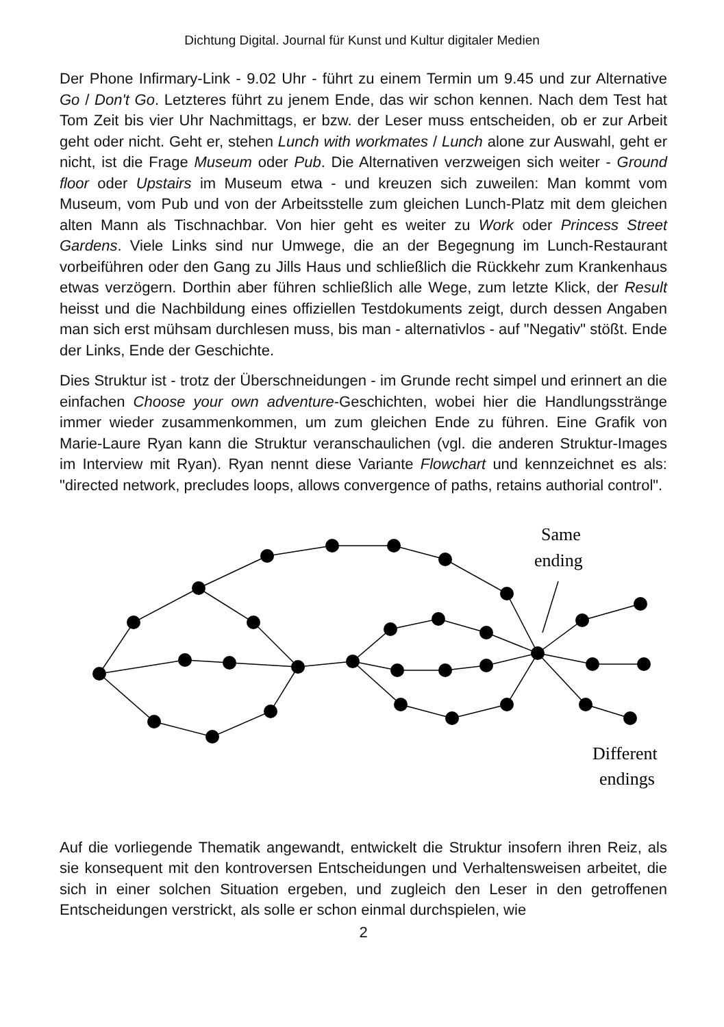Dichtung Digital. Journal für Kunst und Kultur digitaler Medien
Der Phone Infirmary-Link - 9.02 Uhr - führt zu einem Termin um 9.45 und zur Alternative Go / Don't Go. Letzteres führt zu jenem Ende, das wir schon kennen. Nach dem Test hat Tom Zeit bis vier Uhr Nachmittags, er bzw. der Leser muss entscheiden, ob er zur Arbeit geht oder nicht. Geht er, stehen Lunch with workmates / Lunch alone zur Auswahl, geht er nicht, ist die Frage Museum oder Pub. Die Alternativen verzweigen sich weiter - Ground floor oder Upstairs im Museum etwa - und kreuzen sich zuweilen: Man kommt vom Museum, vom Pub und von der Arbeitsstelle zum gleichen Lunch-Platz mit dem gleichen alten Mann als Tischnachbar. Von hier geht es weiter zu Work oder Princess Street Gardens. Viele Links sind nur Umwege, die an der Begegnung im Lunch-Restaurant vorbeiführen oder den Gang zu Jills Haus und schließlich die Rückkehr zum Krankenhaus etwas verzögern. Dorthin aber führen schließlich alle Wege, zum letzte Klick, der Result heisst und die Nachbildung eines offiziellen Testdokuments zeigt, durch dessen Angaben man sich erst mühsam durchlesen muss, bis man - alternativlos - auf "Negativ" stößt. Ende der Links, Ende der Geschichte.
Dies Struktur ist - trotz der Überschneidungen - im Grunde recht simpel und erinnert an die einfachen Choose your own adventure-Geschichten, wobei hier die Handlungsstränge immer wieder zusammenkommen, um zum gleichen Ende zu führen. Eine Grafik von Marie-Laure Ryan kann die Struktur veranschaulichen (vgl. die anderen Struktur-Images im Interview mit Ryan). Ryan nennt diese Variante Flowchart und kennzeichnet es als: "directed network, precludes loops, allows convergence of paths, retains authorial control".
Same
ending
Different
endings
Auf die vorliegende Thematik angewandt, entwickelt die Struktur insofern ihren Reiz, als sie konsequent mit den kontroversen Entscheidungen und Verhaltensweisen arbeitet, die sich in einer solchen Situation ergeben, und zugleich den Leser in den getroffenen Entscheidungen verstrickt, als solle er schon einmal durchspielen, wie
2